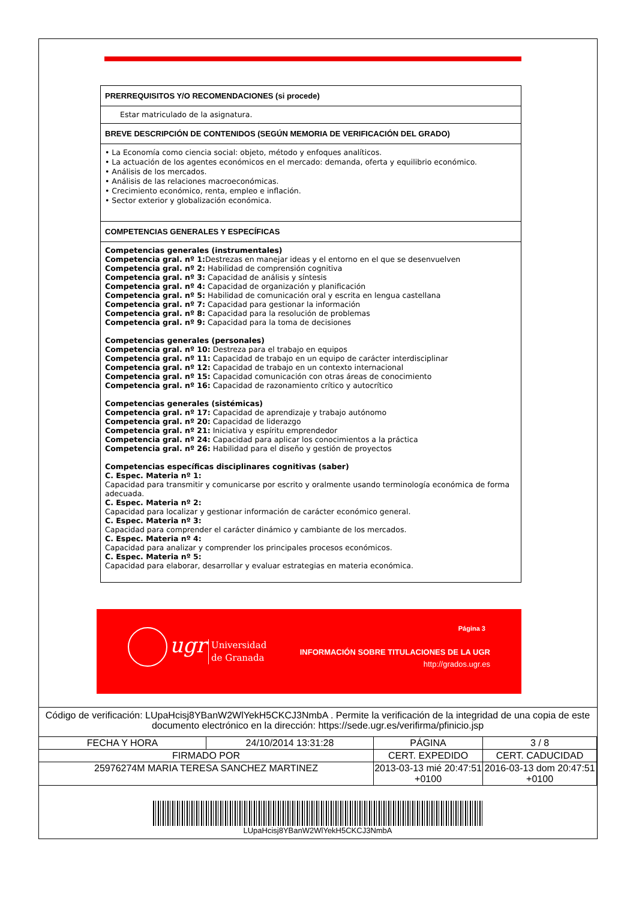PRERREQUISITOS Y/O RECOMENDACIONES (si procede)
Estar matriculado de la asignatura.
BREVE DESCRIPCIÓN DE CONTENIDOS (SEGÚN MEMORIA DE VERIFICACIÓN DEL GRADO)
• La Economía como ciencia social: objeto, método y enfoques analíticos.
• La actuación de los agentes económicos en el mercado: demanda, oferta y equilibrio económico.
• Análisis de los mercados.
• Análisis de las relaciones macroeconómicas.
• Crecimiento económico, renta, empleo e inflación.
• Sector exterior y globalización económica.
COMPETENCIAS GENERALES Y ESPECÍFICAS
Competencias generales (instrumentales)
Competencia gral. nº 1: Destrezas en manejar ideas y el entorno en el que se desenvuelven
Competencia gral. nº 2: Habilidad de comprensión cognitiva
Competencia gral. nº 3: Capacidad de análisis y síntesis
Competencia gral. nº 4: Capacidad de organización y planificación
Competencia gral. nº 5: Habilidad de comunicación oral y escrita en lengua castellana
Competencia gral. nº 7: Capacidad para gestionar la información
Competencia gral. nº 8: Capacidad para la resolución de problemas
Competencia gral. nº 9: Capacidad para la toma de decisiones
Competencias generales (personales)
Competencia gral. nº 10: Destreza para el trabajo en equipos
Competencia gral. nº 11: Capacidad de trabajo en un equipo de carácter interdisciplinar
Competencia gral. nº 12: Capacidad de trabajo en un contexto internacional
Competencia gral. nº 15: Capacidad comunicación con otras áreas de conocimiento
Competencia gral. nº 16: Capacidad de razonamiento crítico y autocrítico
Competencias generales (sistémicas)
Competencia gral. nº 17: Capacidad de aprendizaje y trabajo autónomo
Competencia gral. nº 20: Capacidad de liderazgo
Competencia gral. nº 21: Iniciativa y espíritu emprendedor
Competencia gral. nº 24: Capacidad para aplicar los conocimientos a la práctica
Competencia gral. nº 26: Habilidad para el diseño y gestión de proyectos
Competencias específicas disciplinares cognitivas (saber)
C. Espec. Materia nº 1:
Capacidad para transmitir y comunicarse por escrito y oralmente usando terminología económica de forma adecuada.
C. Espec. Materia nº 2:
Capacidad para localizar y gestionar información de carácter económico general.
C. Espec. Materia nº 3:
Capacidad para comprender el carácter dinámico y cambiante de los mercados.
C. Espec. Materia nº 4:
Capacidad para analizar y comprender los principales procesos económicos.
C. Espec. Materia nº 5:
Capacidad para elaborar, desarrollar y evaluar estrategias en materia económica.
ugr
Universidad
de Granada
Página 3
INFORMACIÓN SOBRE TITULACIONES DE LA UGR
http://grados.ugr.es
Código de verificación: LUpaHcisj8YBanW2WlYekH5CKCJ3NmbA . Permite la verificación de la integridad de una copia de este documento electrónico en la dirección: https://sede.ugr.es/verifirma/pfinicio.jsp
| FECHA Y HORA | 24/10/2014 13:31:28 | PÁGINA | 3 / 8 |
| FIRMADO POR | | CERT. EXPEDIDO | CERT. CADUCIDAD |
| 25976274M MARIA TERESA SANCHEZ MARTINEZ | | 2013-03-13 mié 20:47:51 +0100 | 2016-03-13 dom 20:47:51 +0100 |
LUpaHcisj8YBanW2WlYekH5CKCJ3NmbA